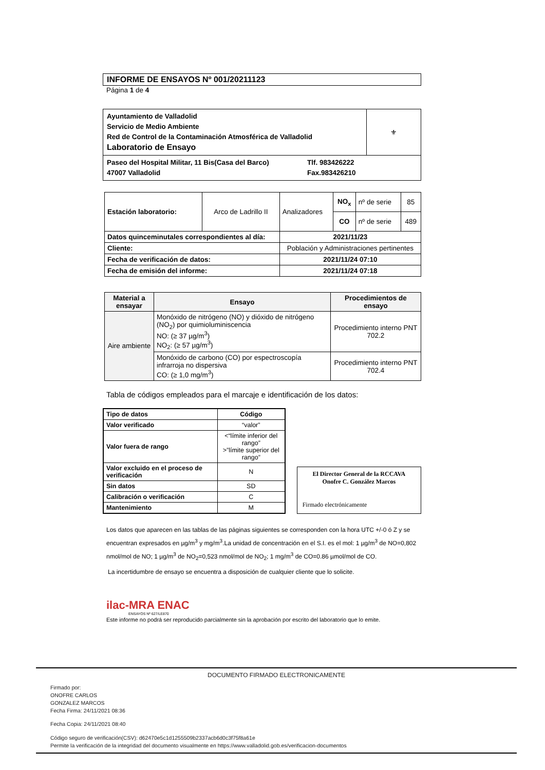INFORME DE ENSAYOS Nº 001/20211123
Página 1 de 4
| Ayuntamiento de Valladolid Servicio de Medio Ambiente Red de Control de la Contaminación Atmosférica de Valladolid Laboratorio de Ensayo | ⚜ |
| Paseo del Hospital Militar, 11 Bis(Casa del Barco) Tlf. 983426222 47007 Valladolid Fax.983426210 | |
| Estación laboratorio: | Arco de Ladrillo II | Analizadores | NO<sub>x</sub> | nº de serie | 85 |
| | | | CO | nº de serie | 489 |
| Datos quinceminutales correspondientes al día: | | 2021/11/23 | | | |
| Cliente: | | Población y Administraciones pertinentes | | | |
| Fecha de verificación de datos: | | 2021/11/24 07:10 | | | |
| Fecha de emisión del informe: | | 2021/11/24 07:18 | | | |
| Material a ensayar | Ensayo | Procedimientos de ensayo |
| --- | --- | --- |
| Aire ambiente | Monóxido de nitrógeno (NO) y dióxido de nitrógeno (NO<sub>2</sub>) por quimioluminiscencia NO: (≥ 37 µg/m<sup>3</sup>) NO<sub>2</sub>: (≥ 57 µg/m<sup>3</sup>) | Procedimiento interno PNT 702.2 |
| | Monóxido de carbono (CO) por espectroscopía infrarroja no dispersiva CO: (≥ 1,0 mg/m<sup>3</sup>) | Procedimiento interno PNT 702.4 |
Tabla de códigos empleados para el marcaje e identificación de los datos:
| Tipo de datos | Código |
| --- | --- |
| Valor verificado | “valor” |
| Valor fuera de rango | <“límite inferior del rango” >”límite superior del rango” |
| Valor excluido en el proceso de verificación | N |
| Sin datos | SD |
| Calibración o verificación | C |
| Mantenimiento | M |
El Director General de la RCCAVA
Onofre C. González Marcos
Firmado electrónicamente
Los datos que aparecen en las tablas de las páginas siguientes se corresponden con la hora UTC +/-0 ó Z y se encuentran expresados en µg/m<sup>3</sup> y mg/m<sup>3</sup>.La unidad de concentración en el S.I. es el mol: 1 µg/m<sup>3</sup> de NO=0,802 nmol/mol de NO; 1 µg/m<sup>3</sup> de NO<sub>2</sub>=0,523 nmol/mol de NO<sub>2</sub>; 1 mg/m<sup>3</sup> de CO=0.86 µmol/mol de CO.
La incertidumbre de ensayo se encuentra a disposición de cualquier cliente que lo solicite.
ilac-MRA ENAC
ENSAYOS Nº 627/LE870
Este informe no podrá ser reproducido parcialmente sin la aprobación por escrito del laboratorio que lo emite.
DOCUMENTO FIRMADO ELECTRONICAMENTE
Firmado por:
ONOFRE CARLOS
GONZALEZ MARCOS
Fecha Firma: 24/11/2021 08:36
Fecha Copia: 24/11/2021 08:40
Código seguro de verificación(CSV): d62470e5c1d1255509b2337acb6d0c3f75f8a61e
Permite la verificación de la integridad del documento visualmente en https://www.valladolid.gob.es/verificacion-documentos